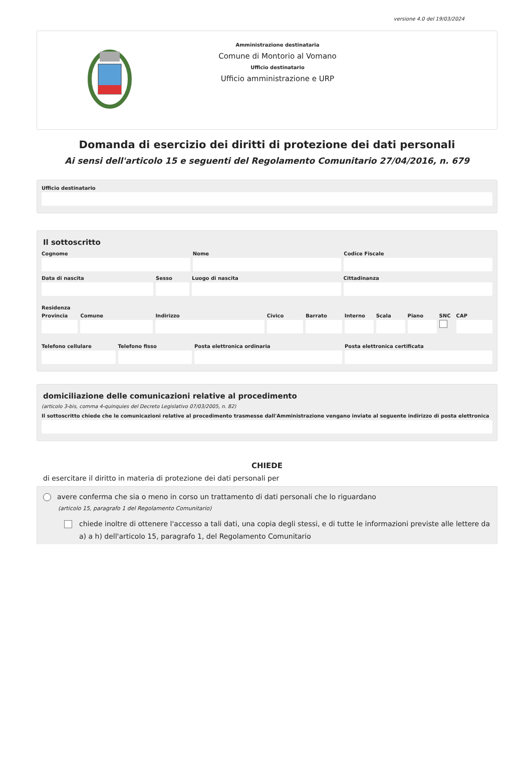versione 4.0 del 19/03/2024
Amministrazione destinataria
Comune di Montorio al Vomano
Ufficio destinatario
Ufficio amministrazione e URP
Domanda di esercizio dei diritti di protezione dei dati personali
Ai sensi dell'articolo 15 e seguenti del Regolamento Comunitario 27/04/2016, n. 679
Ufficio destinatario
Il sottoscritto
Cognome Nome Codice Fiscale
Data di nascita Sesso Luogo di nascita Cittadinanza
Residenza
Provincia Comune Indirizzo Civico Barrato Interno Scala Piano SNC CAP
Telefono cellulare Telefono fisso Posta elettronica ordinaria Posta elettronica certificata
domiciliazione delle comunicazioni relative al procedimento
(articolo 3-bis, comma 4-quinquies del Decreto Legislativo 07/03/2005, n. 82)
Il sottoscritto chiede che le comunicazioni relative al procedimento trasmesse dall'Amministrazione vengano inviate al seguente indirizzo di posta elettronica
CHIEDE
di esercitare il diritto in materia di protezione dei dati personali per
avere conferma che sia o meno in corso un trattamento di dati personali che lo riguardano
(articolo 15, paragrafo 1 del Regolamento Comunitario)
chiede inoltre di ottenere l'accesso a tali dati, una copia degli stessi, e di tutte le informazioni previste alle lettere da a) a h) dell'articolo 15, paragrafo 1, del Regolamento Comunitario